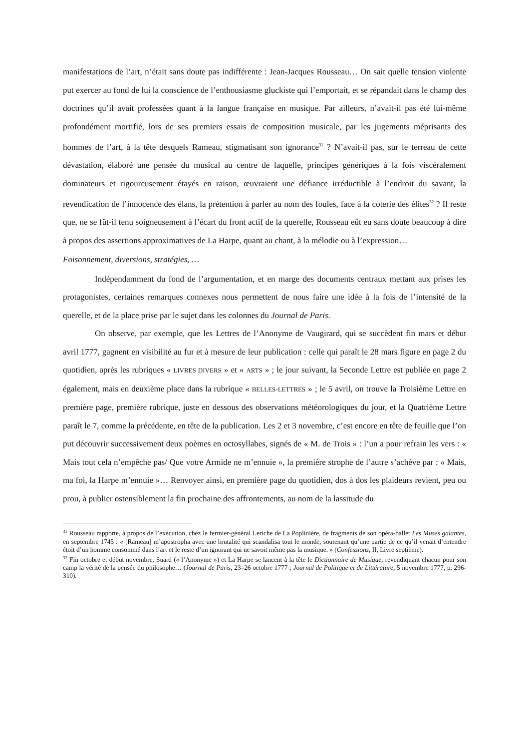manifestations de l’art, n’était sans doute pas indifférente : Jean-Jacques Rousseau… On sait quelle tension violente put exercer au fond de lui la conscience de l’enthousiasme gluckiste qui l’emportait, et se répandait dans le champ des doctrines qu’il avait professées quant à la langue française en musique. Par ailleurs, n’avait-il pas été lui-même profondément mortifié, lors de ses premiers essais de composition musicale, par les jugements méprisants des hommes de l’art, à la tête desquels Rameau, stigmatisant son ignorance<sup>31</sup> ? N’avait-il pas, sur le terreau de cette dévastation, élaboré une pensée du musical au centre de laquelle, principes génériques à la fois viscéralement dominateurs et rigoureusement étayés en raison, œuvraient une défiance irréductible à l’endroit du savant, la revendication de l’innocence des élans, la prétention à parler au nom des foules, face à la coterie des élites<sup>32</sup> ? Il reste que, ne se fût-il tenu soigneusement à l’écart du front actif de la querelle, Rousseau eût eu sans doute beaucoup à dire à propos des assertions approximatives de La Harpe, quant au chant, à la mélodie ou à l’expression…
Foisonnement, diversions, stratégies, …
Indépendamment du fond de l’argumentation, et en marge des documents centraux mettant aux prises les protagonistes, certaines remarques connexes nous permettent de nous faire une idée à la fois de l’intensité de la querelle, et de la place prise par le sujet dans les colonnes du Journal de Paris.
On observe, par exemple, que les Lettres de l’Anonyme de Vaugirard, qui se succèdent fin mars et début avril 1777, gagnent en visibilité au fur et à mesure de leur publication : celle qui paraît le 28 mars figure en page 2 du quotidien, après les rubriques « LIVRES DIVERS » et « ARTS » ; le jour suivant, la Seconde Lettre est publiée en page 2 également, mais en deuxième place dans la rubrique « BELLES-LETTRES » ; le 5 avril, on trouve la Troisième Lettre en première page, première rubrique, juste en dessous des observations météorologiques du jour, et la Quatrième Lettre paraît le 7, comme la précédente, en tête de la publication. Les 2 et 3 novembre, c’est encore en tête de feuille que l’on put découvrir successivement deux poèmes en octosyllabes, signés de « M. de Trois » : l’un a pour refrain les vers : « Mais tout cela n’empêche pas/ Que votre Armide ne m’ennuie », la première strophe de l’autre s’achève par : « Mais, ma foi, la Harpe m’ennuie »… Renvoyer ainsi, en première page du quotidien, dos à dos les plaideurs revient, peu ou prou, à publier ostensiblement la fin prochaine des affrontements, au nom de la lassitude du
<sup>31</sup> Rousseau rapporte, à propos de l’exécution, chez le fermier-général Leriche de La Poplinière, de fragments de son opéra-ballet Les Muses galantes, en septembre 1745 : « [Rameau] m’apostropha avec une brutalité qui scandalisa tout le monde, soutenant qu’une partie de ce qu’il venait d’entendre étoit d’un homme consommé dans l’art et le reste d’un ignorant qui ne savoit même pas la musique. » (Confessions, II, Livre septième).
<sup>32</sup> Fin octobre et début novembre, Suard (« l’Anonyme ») et La Harpe se lancent à la tête le Dictionnaire de Musique, revendiquant chacun pour son camp la vérité de la pensée du philosophe… (Journal de Paris, 23–26 octobre 1777 ; Journal de Politique et de Littérature, 5 novembre 1777, p. 296-310).